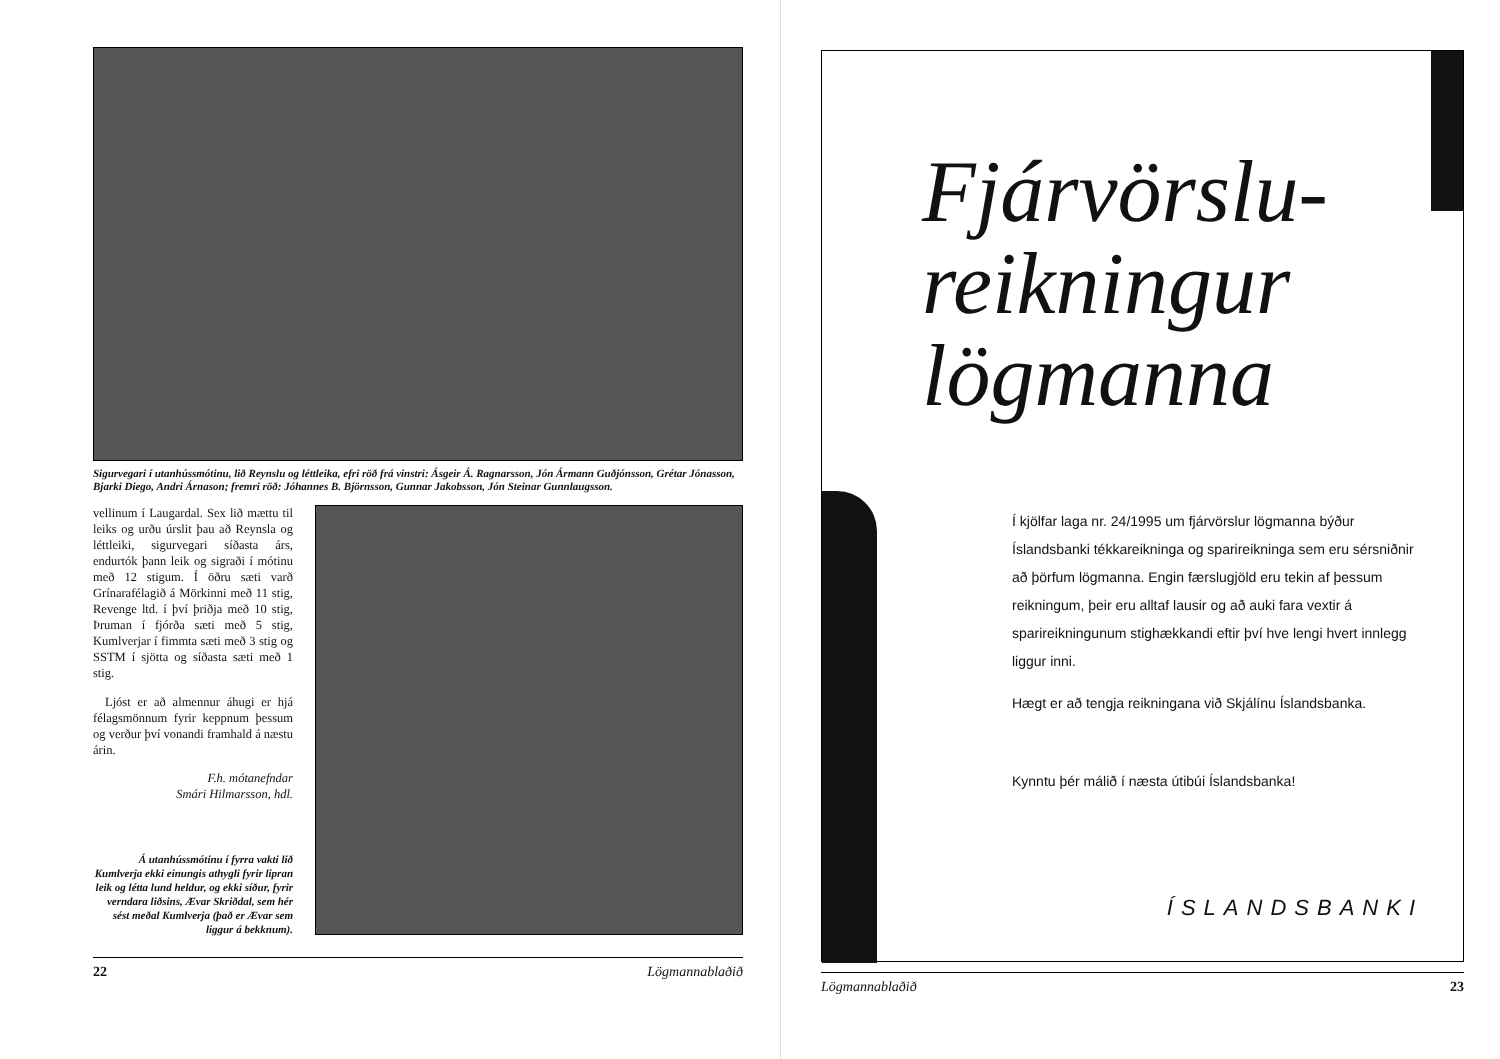Sigurvegari í utanhússmótinu, lið Reynslu og léttleika, efri röð frá vinstri: Ásgeir Á. Ragnarsson, Jón Ármann Guðjónsson, Grétar Jónasson, Bjarki Diego, Andri Árnason; fremri röð: Jóhannes B. Björnsson, Gunnar Jakobsson, Jón Steinar Gunnlaugsson.
vellinum í Laugardal. Sex lið mættu til leiks og urðu úrslit þau að Reynsla og léttleiki, sigurvegari síðasta árs, endurtók þann leik og sigraði í mótinu með 12 stigum. Í öðru sæti varð Grínarafélagið á Mörkinni með 11 stig, Revenge ltd. í því þriðja með 10 stig, Þruman í fjórða sæti með 5 stig, Kumlverjar í fimmta sæti með 3 stig og SSTM í sjötta og síðasta sæti með 1 stig.
Ljóst er að almennur áhugi er hjá félagsmönnum fyrir keppnum þessum og verður því vonandi framhald á næstu árin.
F.h. mótanefndar
Smári Hilmarsson, hdl.
Á utanhússmótinu í fyrra vakti lið Kumlverja ekki einungis athygli fyrir lipran leik og létta lund heldur, og ekki síður, fyrir verndara liðsins, Ævar Skriðdal, sem hér sést meðal Kumlverja (það er Ævar sem liggur á bekknum).
22 Lögmannablaðið
Fjárvörslu-
reikningur
lögmanna
Í kjölfar laga nr. 24/1995 um fjárvörslur lögmanna býður Íslandsbanki tékkareikninga og sparireikninga sem eru sérsniðnir að þörfum lögmanna. Engin færslugjöld eru tekin af þessum reikningum, þeir eru alltaf lausir og að auki fara vextir á sparireikningunum stighækkandi eftir því hve lengi hvert innlegg liggur inni.
Hægt er að tengja reikningana við Skjálínu Íslandsbanka.
Kynntu þér málið í næsta útibúi Íslandsbanka!
ÍSLANDSBANKI
Lögmannablaðið 23